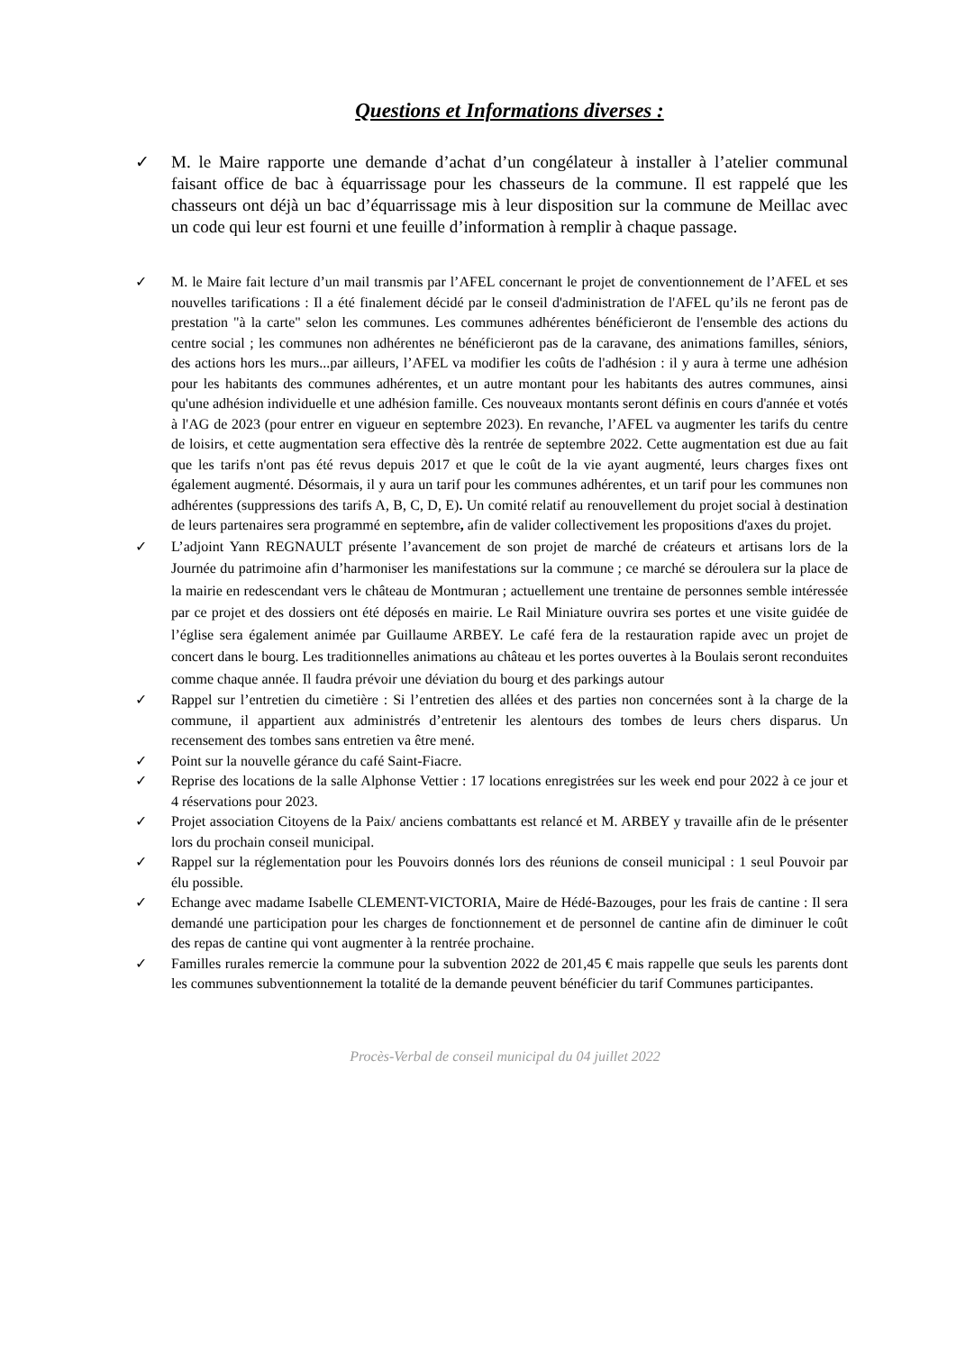Questions et Informations diverses :
✓ M. le Maire rapporte une demande d’achat d’un congélateur à installer à l’atelier communal faisant office de bac à équarrissage pour les chasseurs de la commune. Il est rappelé que les chasseurs ont déjà un bac d’équarrissage mis à leur disposition sur la commune de Meillac avec un code qui leur est fourni et une feuille d’information à remplir à chaque passage.
✓ M. le Maire fait lecture d’un mail transmis par l’AFEL concernant le projet de conventionnement de l’AFEL et ses nouvelles tarifications : Il a été finalement décidé par le conseil d'administration de l'AFEL qu’ils ne feront pas de prestation "à la carte" selon les communes. Les communes adhérentes bénéficieront de l'ensemble des actions du centre social ; les communes non adhérentes ne bénéficieront pas de la caravane, des animations familles, séniors, des actions hors les murs...par ailleurs, l’AFEL va modifier les coûts de l'adhésion : il y aura à terme une adhésion pour les habitants des communes adhérentes, et un autre montant pour les habitants des autres communes, ainsi qu'une adhésion individuelle et une adhésion famille. Ces nouveaux montants seront définis en cours d'année et votés à l'AG de 2023 (pour entrer en vigueur en septembre 2023). En revanche, l’AFEL va augmenter les tarifs du centre de loisirs, et cette augmentation sera effective dès la rentrée de septembre 2022. Cette augmentation est due au fait que les tarifs n'ont pas été revus depuis 2017 et que le coût de la vie ayant augmenté, leurs charges fixes ont également augmenté. Désormais, il y aura un tarif pour les communes adhérentes, et un tarif pour les communes non adhérentes (suppressions des tarifs A, B, C, D, E). Un comité relatif au renouvellement du projet social à destination de leurs partenaires sera programmé en septembre, afin de valider collectivement les propositions d'axes du projet.
✓ L’adjoint Yann REGNAULT présente l’avancement de son projet de marché de créateurs et artisans lors de la Journée du patrimoine afin d’harmoniser les manifestations sur la commune ; ce marché se déroulera sur la place de la mairie en redescendant vers le château de Montmuran ; actuellement une trentaine de personnes semble intéressée par ce projet et des dossiers ont été déposés en mairie. Le Rail Miniature ouvrira ses portes et une visite guidée de l’église sera également animée par Guillaume ARBEY. Le café fera de la restauration rapide avec un projet de concert dans le bourg. Les traditionnelles animations au château et les portes ouvertes à la Boulais seront reconduites comme chaque année. Il faudra prévoir une déviation du bourg et des parkings autour
✓ Rappel sur l’entretien du cimetière : Si l’entretien des allées et des parties non concernées sont à la charge de la commune, il appartient aux administrés d’entretenir les alentours des tombes de leurs chers disparus. Un recensement des tombes sans entretien va être mené.
✓ Point sur la nouvelle gérance du café Saint-Fiacre.
✓ Reprise des locations de la salle Alphonse Vettier : 17 locations enregistrées sur les week end pour 2022 à ce jour et 4 réservations pour 2023.
✓ Projet association Citoyens de la Paix/ anciens combattants est relancé et M. ARBEY y travaille afin de le présenter lors du prochain conseil municipal.
✓ Rappel sur la réglementation pour les Pouvoirs donnés lors des réunions de conseil municipal : 1 seul Pouvoir par élu possible.
✓ Echange avec madame Isabelle CLEMENT-VICTORIA, Maire de Hédé-Bazouges, pour les frais de cantine : Il sera demandé une participation pour les charges de fonctionnement et de personnel de cantine afin de diminuer le coût des repas de cantine qui vont augmenter à la rentrée prochaine.
✓ Familles rurales remercie la commune pour la subvention 2022 de 201,45 € mais rappelle que seuls les parents dont les communes subventionnement la totalité de la demande peuvent bénéficier du tarif Communes participantes.
Procès-Verbal de conseil municipal du 04 juillet 2022